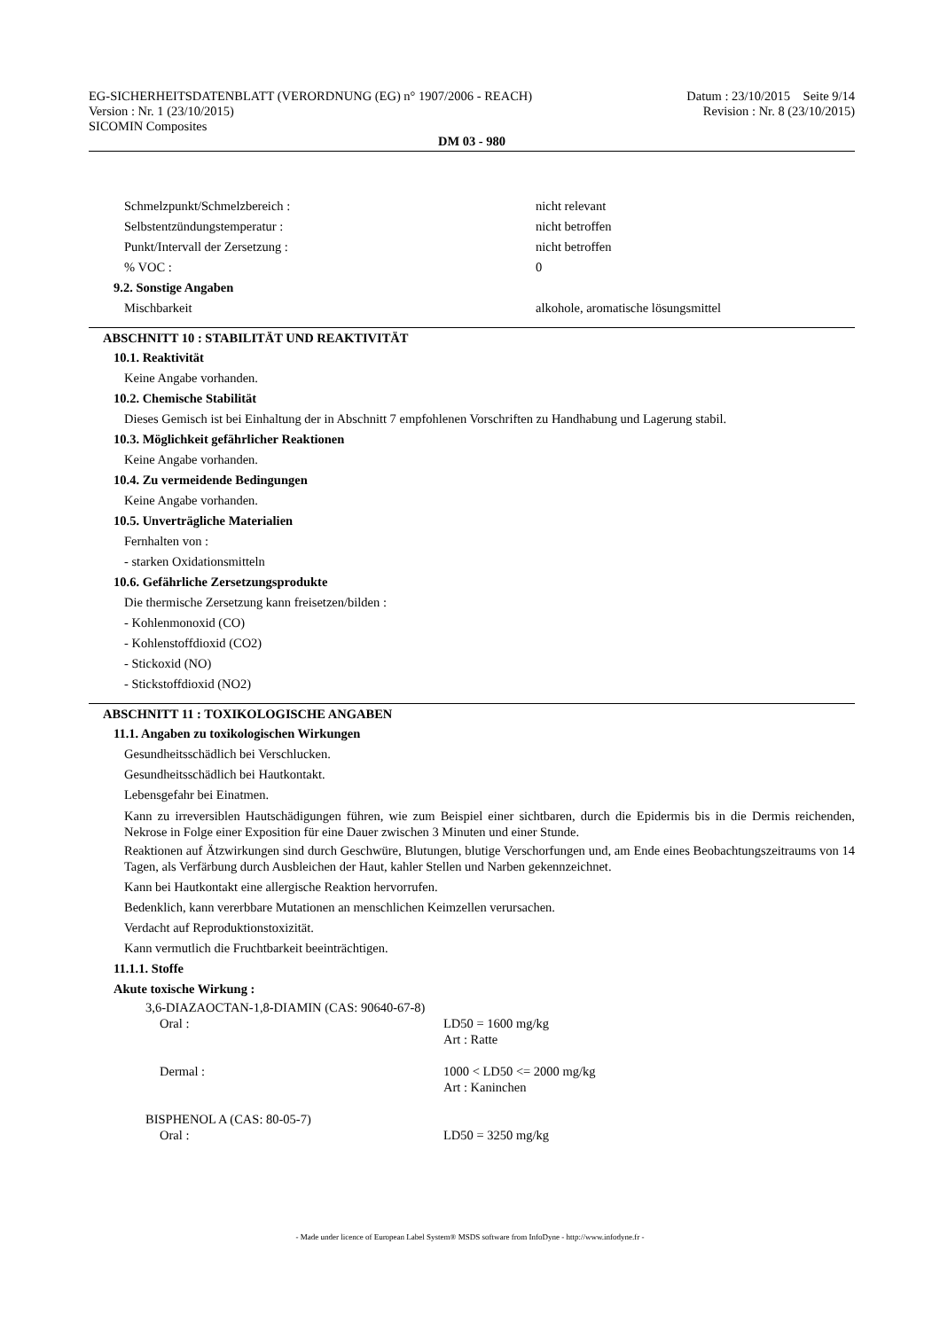EG-SICHERHEITSDATENBLATT (VERORDNUNG (EG) n° 1907/2006 - REACH)
Version : Nr. 1 (23/10/2015)
SICOMIN Composites
Datum : 23/10/2015 Seite 9/14
Revision : Nr. 8 (23/10/2015)
DM 03 - 980
Schmelzpunkt/Schmelzbereich : nicht relevant
Selbstentzündungstemperatur : nicht betroffen
Punkt/Intervall der Zersetzung : nicht betroffen
% VOC : 0
9.2. Sonstige Angaben
Mischbarkeit alkohole, aromatische lösungsmittel
ABSCHNITT 10 : STABILITÄT UND REAKTIVITÄT
10.1. Reaktivität
Keine Angabe vorhanden.
10.2. Chemische Stabilität
Dieses Gemisch ist bei Einhaltung der in Abschnitt 7 empfohlenen Vorschriften zu Handhabung und Lagerung stabil.
10.3. Möglichkeit gefährlicher Reaktionen
Keine Angabe vorhanden.
10.4. Zu vermeidende Bedingungen
Keine Angabe vorhanden.
10.5. Unverträgliche Materialien
Fernhalten von :
- starken Oxidationsmitteln
10.6. Gefährliche Zersetzungsprodukte
Die thermische Zersetzung kann freisetzen/bilden :
- Kohlenmonoxid (CO)
- Kohlenstoffdioxid (CO2)
- Stickoxid (NO)
- Stickstoffdioxid (NO2)
ABSCHNITT 11 : TOXIKOLOGISCHE ANGABEN
11.1. Angaben zu toxikologischen Wirkungen
Gesundheitsschädlich bei Verschlucken.
Gesundheitsschädlich bei Hautkontakt.
Lebensgefahr bei Einatmen.
Kann zu irreversiblen Hautschädigungen führen, wie zum Beispiel einer sichtbaren, durch die Epidermis bis in die Dermis reichenden, Nekrose in Folge einer Exposition für eine Dauer zwischen 3 Minuten und einer Stunde.
Reaktionen auf Ätzwirkungen sind durch Geschwüre, Blutungen, blutige Verschorfungen und, am Ende eines Beobachtungszeitraums von 14 Tagen, als Verfärbung durch Ausbleichen der Haut, kahler Stellen und Narben gekennzeichnet.
Kann bei Hautkontakt eine allergische Reaktion hervorrufen.
Bedenklich, kann vererbbare Mutationen an menschlichen Keimzellen verursachen.
Verdacht auf Reproduktionstoxizität.
Kann vermutlich die Fruchtbarkeit beeinträchtigen.
11.1.1. Stoffe
Akute toxische Wirkung :
3,6-DIAZAOCTAN-1,8-DIAMIN (CAS: 90640-67-8)
Oral : LD50 = 1600 mg/kg
Art : Ratte
Dermal : 1000 < LD50 <= 2000 mg/kg
Art : Kaninchen
BISPHENOL A (CAS: 80-05-7)
Oral : LD50 = 3250 mg/kg
- Made under licence of European Label System® MSDS software from InfoDyne - http://www.infodyne.fr -